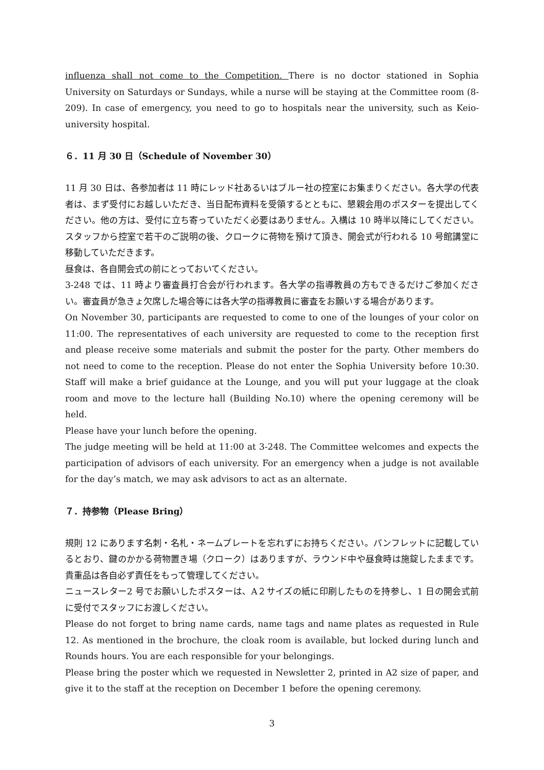influenza shall not come to the Competition. There is no doctor stationed in Sophia University on Saturdays or Sundays, while a nurse will be staying at the Committee room (8-209). In case of emergency, you need to go to hospitals near the university, such as Keio-university hospital.
６．11 月 30 日（Schedule of November 30）
11 月 30 日は、各参加者は 11 時にレッド社あるいはブルー社の控室にお集まりください。各大学の代表者は、まず受付にお越しいただき、当日配布資料を受領するとともに、懇親会用のポスターを提出してください。他の方は、受付に立ち寄っていただく必要はありません。入構は 10 時半以降にしてください。スタッフから控室で若干のご説明の後、クロークに荷物を預けて頂き、開会式が行われる 10 号館講堂に移動していただきます。
昼食は、各自開会式の前にとっておいてください。
3-248 では、11 時より審査員打合会が行われます。各大学の指導教員の方もできるだけご参加ください。審査員が急きょ欠席した場合等には各大学の指導教員に審査をお願いする場合があります。
On November 30, participants are requested to come to one of the lounges of your color on 11:00. The representatives of each university are requested to come to the reception first and please receive some materials and submit the poster for the party. Other members do not need to come to the reception. Please do not enter the Sophia University before 10:30. Staff will make a brief guidance at the Lounge, and you will put your luggage at the cloak room and move to the lecture hall (Building No.10) where the opening ceremony will be held.
Please have your lunch before the opening.
The judge meeting will be held at 11:00 at 3-248. The Committee welcomes and expects the participation of advisors of each university. For an emergency when a judge is not available for the day’s match, we may ask advisors to act as an alternate.
７．持参物（Please Bring）
規則 12 にあります名刺・名札・ネームプレートを忘れずにお持ちください。パンフレットに記載しているとおり、鍵のかかる荷物置き場（クローク）はありますが、ラウンド中や昼食時は施錠したままです。貴重品は各自必ず責任をもって管理してください。
ニュースレター2 号でお願いしたポスターは、A２サイズの紙に印刷したものを持参し、1 日の開会式前に受付でスタッフにお渡しください。
Please do not forget to bring name cards, name tags and name plates as requested in Rule 12. As mentioned in the brochure, the cloak room is available, but locked during lunch and Rounds hours. You are each responsible for your belongings.
Please bring the poster which we requested in Newsletter 2, printed in A2 size of paper, and give it to the staff at the reception on December 1 before the opening ceremony.
3